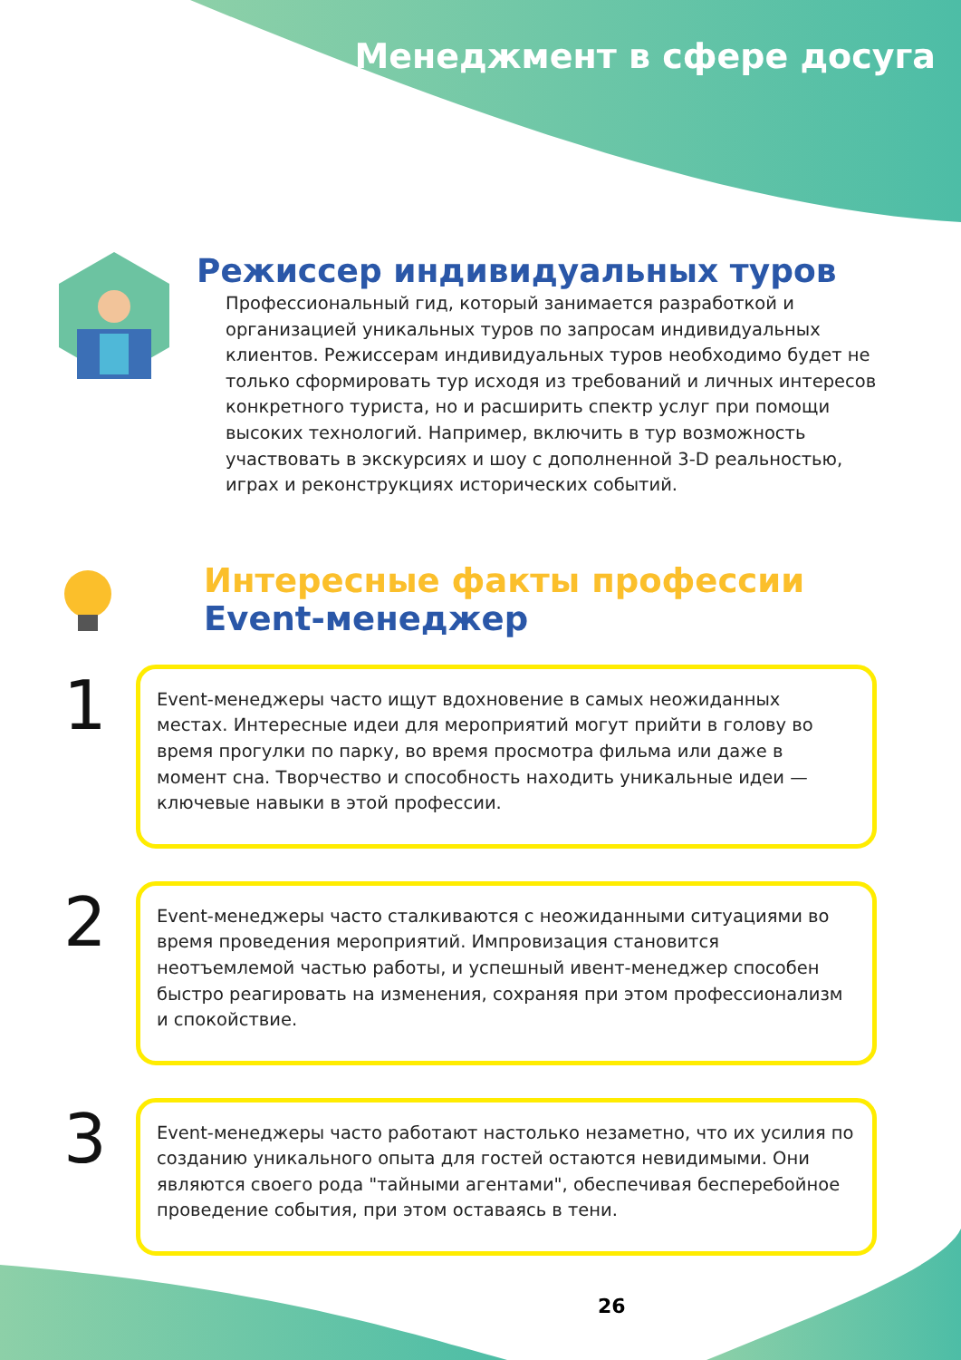Менеджмент в сфере досуга
Режиссер индивидуальных туров
Профессиональный гид, который занимается разработкой и организацией уникальных туров по запросам индивидуальных клиентов. Режиссерам индивидуальных туров необходимо будет не только сформировать тур исходя из требований и личных интересов конкретного туриста, но и расширить спектр услуг при помощи высоких технологий. Например, включить в тур возможность участвовать в экскурсиях и шоу с дополненной 3-D реальностью, играх и реконструкциях исторических событий.
Интересные факты профессии
Event-менеджер
1
Event-менеджеры часто ищут вдохновение в самых неожиданных местах. Интересные идеи для мероприятий могут прийти в голову во время прогулки по парку, во время просмотра фильма или даже в момент сна. Творчество и способность находить уникальные идеи — ключевые навыки в этой профессии.
2
Event-менеджеры часто сталкиваются с неожиданными ситуациями во время проведения мероприятий. Импровизация становится неотъемлемой частью работы, и успешный ивент-менеджер способен быстро реагировать на изменения, сохраняя при этом профессионализм и спокойствие.
3
Event-менеджеры часто работают настолько незаметно, что их усилия по созданию уникального опыта для гостей остаются невидимыми. Они являются своего рода "тайными агентами", обеспечивая бесперебойное проведение события, при этом оставаясь в тени.
26